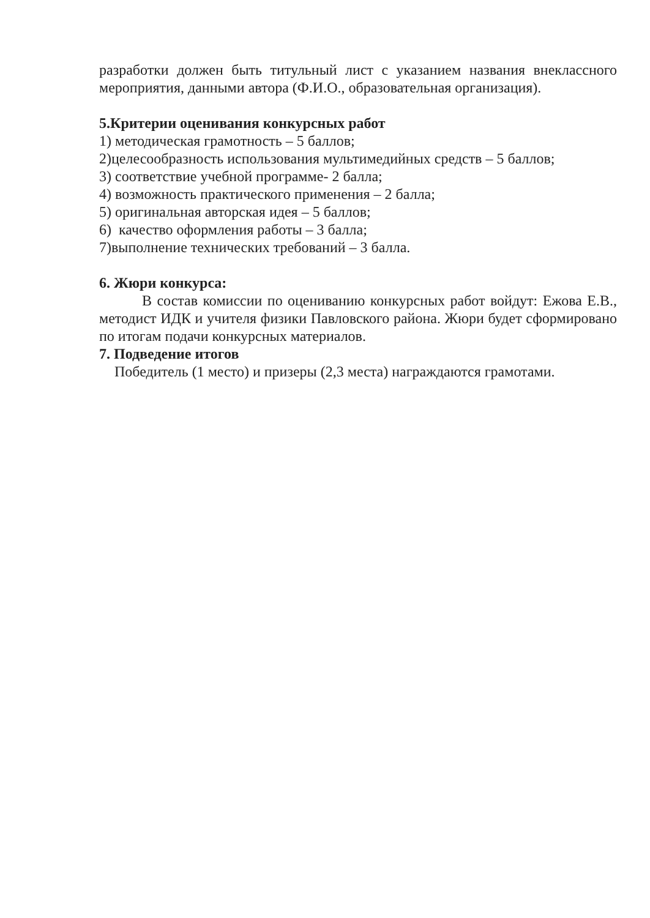разработки должен быть титульный лист с указанием названия внеклассного мероприятия, данными автора (Ф.И.О., образовательная организация).
5.Критерии оценивания конкурсных работ
1) методическая грамотность – 5 баллов;
2)целесообразность использования мультимедийных средств – 5 баллов;
3) соответствие учебной программе- 2 балла;
4) возможность практического применения – 2 балла;
5) оригинальная авторская идея – 5 баллов;
6) качество оформления работы – 3 балла;
7)выполнение технических требований – 3 балла.
6. Жюри конкурса:
В состав комиссии по оцениванию конкурсных работ войдут: Ежова Е.В., методист ИДК и учителя физики Павловского района. Жюри будет сформировано по итогам подачи конкурсных материалов.
7. Подведение итогов
Победитель (1 место) и призеры (2,3 места) награждаются грамотами.